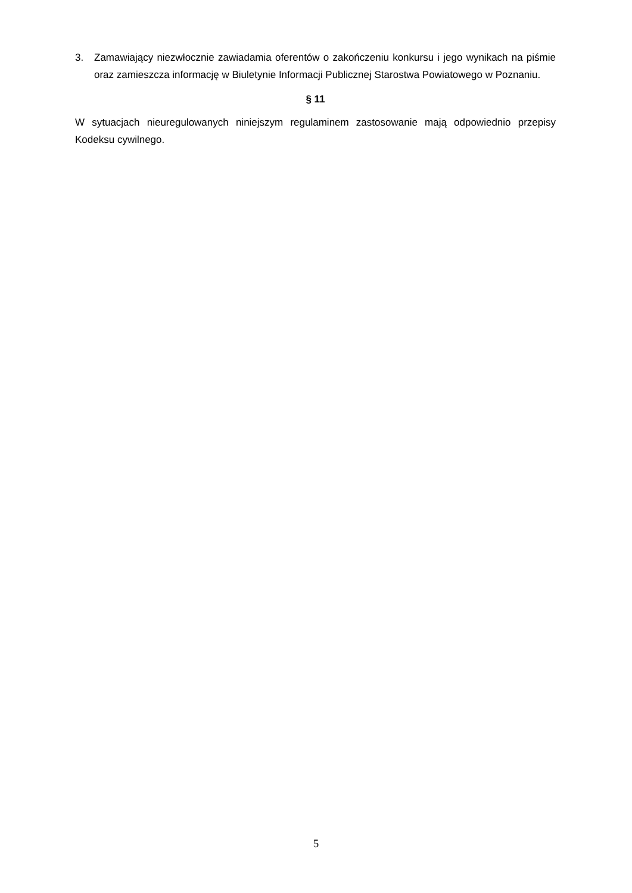3. Zamawiający niezwłocznie zawiadamia oferentów o zakończeniu konkursu i jego wynikach na piśmie oraz zamieszcza informację w Biuletynie Informacji Publicznej Starostwa Powiatowego w Poznaniu.
§ 11
W sytuacjach nieuregulowanych niniejszym regulaminem zastosowanie mają odpowiednio przepisy Kodeksu cywilnego.
5